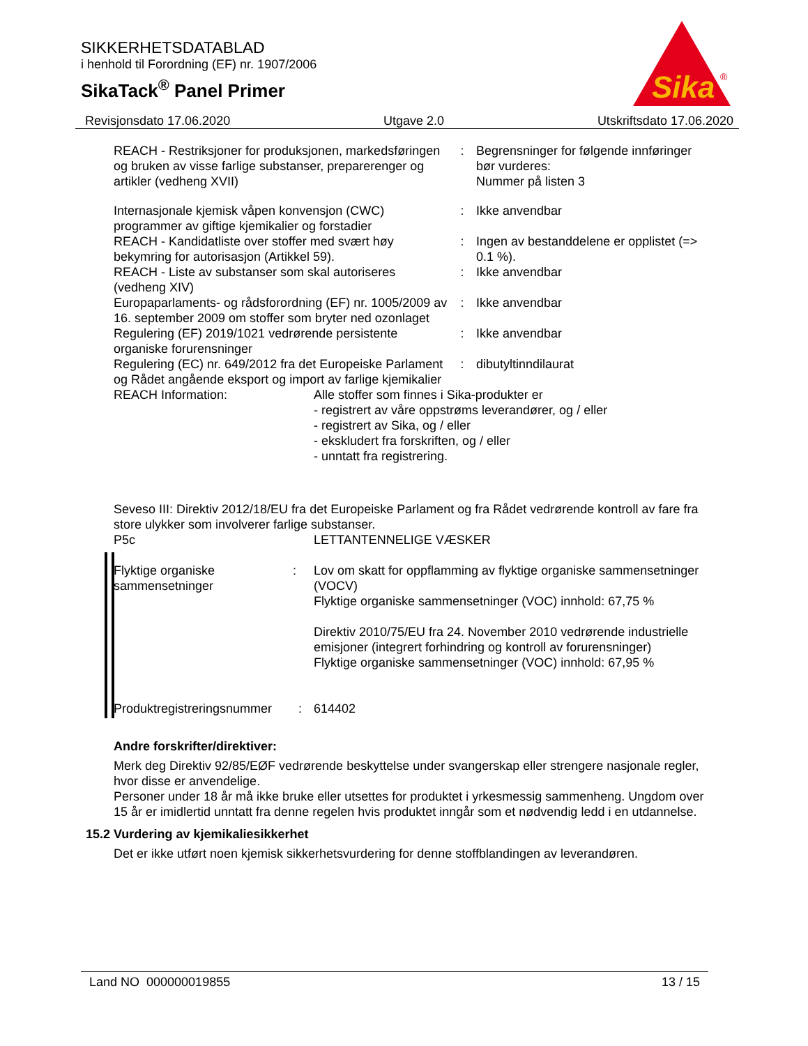SIKKERHETSDATABLAD
i henhold til Forordning (EF) nr. 1907/2006
SikaTack<sup>®</sup> Panel Primer
Sika
®
Revisjonsdato 17.06.2020 Utgave 2.0 Utskriftsdato 17.06.2020
| REACH - Restriksjoner for produksjonen, markedsføringen og bruken av visse farlige substanser, preparerenger og artikler (vedheng XVII) | : | Begrensninger for følgende innføringer bør vurderes: Nummer på listen 3 |
| Internasjonale kjemisk våpen konvensjon (CWC) programmer av giftige kjemikalier og forstadier | : | Ikke anvendbar |
| REACH - Kandidatliste over stoffer med svært høy bekymring for autorisasjon (Artikkel 59). | : | Ingen av bestanddelene er opplistet (=> 0.1 %). |
| REACH - Liste av substanser som skal autoriseres (vedheng XIV) | : | Ikke anvendbar |
| Europaparlaments- og rådsforordning (EF) nr. 1005/2009 av 16. september 2009 om stoffer som bryter ned ozonlaget | : | Ikke anvendbar |
| Regulering (EF) 2019/1021 vedrørende persistente organiske forurensninger | : | Ikke anvendbar |
| Regulering (EC) nr. 649/2012 fra det Europeiske Parlament og Rådet angående eksport og import av farlige kjemikalier | : | dibutyltinndilaurat |
| REACH Information: | Alle stoffer som finnes i Sika-produkter er - registrert av våre oppstrøms leverandører, og / eller - registrert av Sika, og / eller - ekskludert fra forskriften, og / eller - unntatt fra registrering. |
Seveso III: Direktiv 2012/18/EU fra det Europeiske Parlament og fra Rådet vedrørende kontroll av fare fra store ulykker som involverer farlige substanser.
| P5c | LETTANTENNELIGE VÆSKER |
| Flyktige organiske sammensetninger | : | Lov om skatt for oppflamming av flyktige organiske sammensetninger (VOCV) Flyktige organiske sammensetninger (VOC) innhold: 67,75 % Direktiv 2010/75/EU fra 24. November 2010 vedrørende industrielle emisjoner (integrert forhindring og kontroll av forurensninger) Flyktige organiske sammensetninger (VOC) innhold: 67,95 % |
| Produktregistreringsnummer | : | 614402 |
Andre forskrifter/direktiver:
Merk deg Direktiv 92/85/EØF vedrørende beskyttelse under svangerskap eller strengere nasjonale regler, hvor disse er anvendelige.
Personer under 18 år må ikke bruke eller utsettes for produktet i yrkesmessig sammenheng. Ungdom over 15 år er imidlertid unntatt fra denne regelen hvis produktet inngår som et nødvendig ledd i en utdannelse.
15.2 Vurdering av kjemikaliesikkerhet
Det er ikke utført noen kjemisk sikkerhetsvurdering for denne stoffblandingen av leverandøren.
Land NO 000000019855 13 / 15